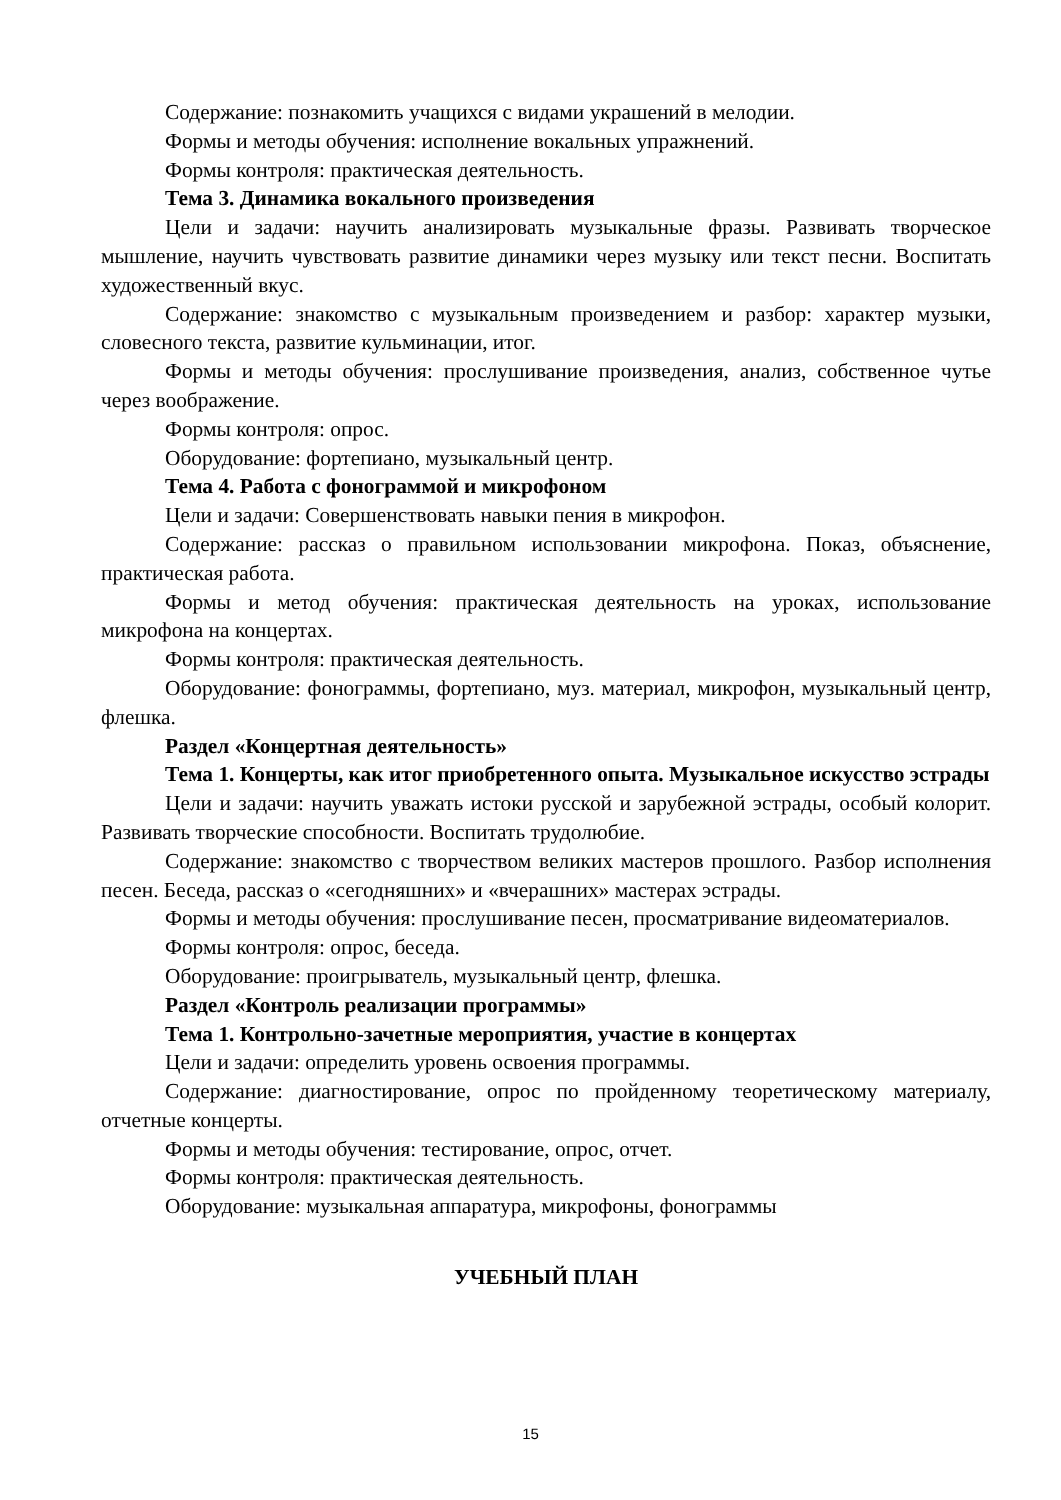Содержание: познакомить учащихся с видами украшений в мелодии.
Формы и методы обучения: исполнение вокальных упражнений.
Формы контроля: практическая деятельность.
Тема 3. Динамика вокального произведения
Цели и задачи: научить анализировать музыкальные фразы. Развивать творческое мышление, научить чувствовать развитие динамики через музыку или текст песни. Воспитать художественный вкус.
Содержание: знакомство с музыкальным произведением и разбор: характер музыки, словесного текста, развитие кульминации, итог.
Формы и методы обучения: прослушивание произведения, анализ, собственное чутье через воображение.
Формы контроля: опрос.
Оборудование: фортепиано, музыкальный центр.
Тема 4. Работа с фонограммой и микрофоном
Цели и задачи: Совершенствовать навыки пения в микрофон.
Содержание: рассказ о правильном использовании микрофона. Показ, объяснение, практическая работа.
Формы и метод обучения: практическая деятельность на уроках, использование микрофона на концертах.
Формы контроля: практическая деятельность.
Оборудование: фонограммы, фортепиано, муз. материал, микрофон, музыкальный центр, флешка.
Раздел «Концертная деятельность»
Тема 1. Концерты, как итог приобретенного опыта. Музыкальное искусство эстрады
Цели и задачи: научить уважать истоки русской и зарубежной эстрады, особый колорит. Развивать творческие способности. Воспитать трудолюбие.
Содержание: знакомство с творчеством великих мастеров прошлого. Разбор исполнения песен. Беседа, рассказ о «сегодняшних» и «вчерашних» мастерах эстрады.
Формы и методы обучения: прослушивание песен, просматривание видеоматериалов.
Формы контроля: опрос, беседа.
Оборудование: проигрыватель, музыкальный центр, флешка.
Раздел «Контроль реализации программы»
Тема 1. Контрольно-зачетные мероприятия, участие в концертах
Цели и задачи: определить уровень освоения программы.
Содержание: диагностирование, опрос по пройденному теоретическому материалу, отчетные концерты.
Формы и методы обучения: тестирование, опрос, отчет.
Формы контроля: практическая деятельность.
Оборудование: музыкальная аппаратура, микрофоны, фонограммы
УЧЕБНЫЙ ПЛАН
15